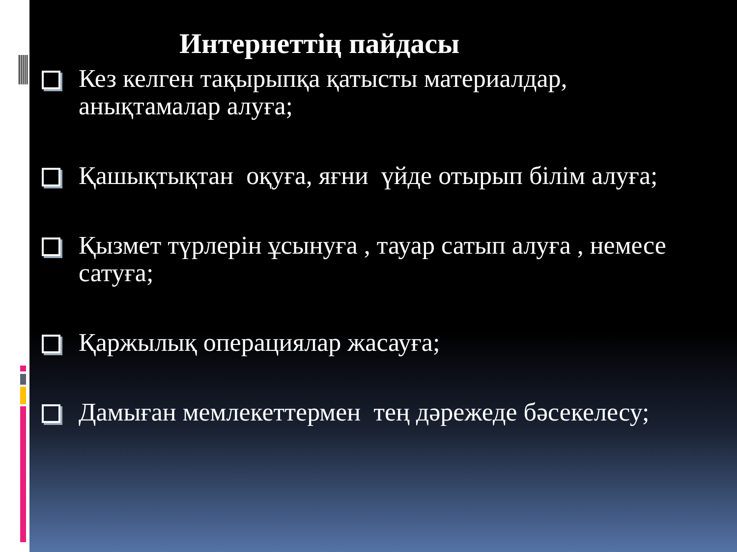Интернеттің пайдасы
Кез келген тақырыпқа қатысты материалдар, анықтамалар алуға;
Қашықтықтан оқуға, яғни үйде отырып білім алуға;
Қызмет түрлерін ұсынуға , тауар сатып алуға , немесе сатуға;
Қаржылық операциялар жасауға;
Дамыған мемлекеттермен тең дәрежеде бәсекелесу;